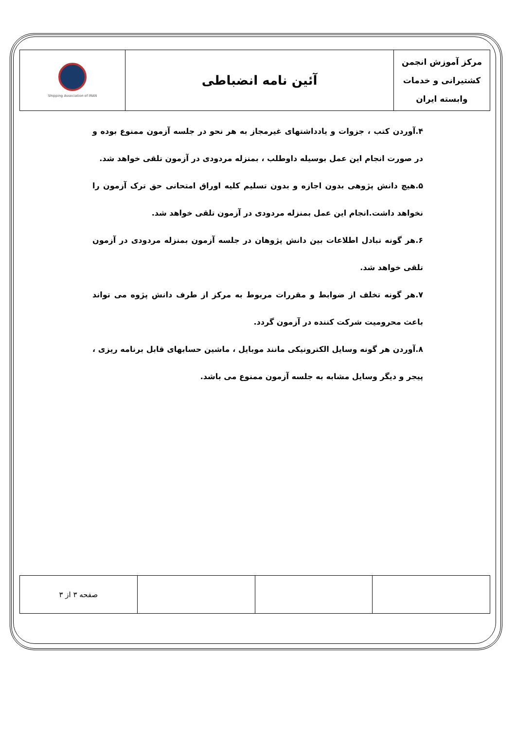| مرکز آموزش انجمن کشتیرانی و خدمات وابسته ایران | آئین نامه انضباطی | Shipping Association of IRAN |
۴.آوردن کتب ، جزوات و یادداشتهای غیرمجاز به هر نحو در جلسه آزمون ممنوع بوده و در صورت انجام این عمل بوسیله داوطلب ، بمنزله مردودی در آزمون تلقی خواهد شد.
۵.هیچ دانش پژوهی بدون اجازه و بدون تسلیم کلیه اوراق امتحانی حق ترک آزمون را نخواهد داشت.انجام این عمل بمنزله مردودی در آزمون تلقی خواهد شد.
۶.هر گونه تبادل اطلاعات بین دانش پژوهان در جلسه آزمون بمنزله مردودی در آزمون تلقی خواهد شد.
۷.هر گونه تخلف از ضوابط و مقررات مربوط به مرکز از طرف دانش پژوه می تواند باعث محرومیت شرکت کننده در آزمون گردد.
۸.آوردن هر گونه وسایل الکترونیکی مانند موبایل ، ماشین حسابهای قابل برنامه ریزی ، پیجر و دیگر وسایل مشابه به جلسه آزمون ممنوع می باشد.
| | | | صفحه ۳ از ۳ |